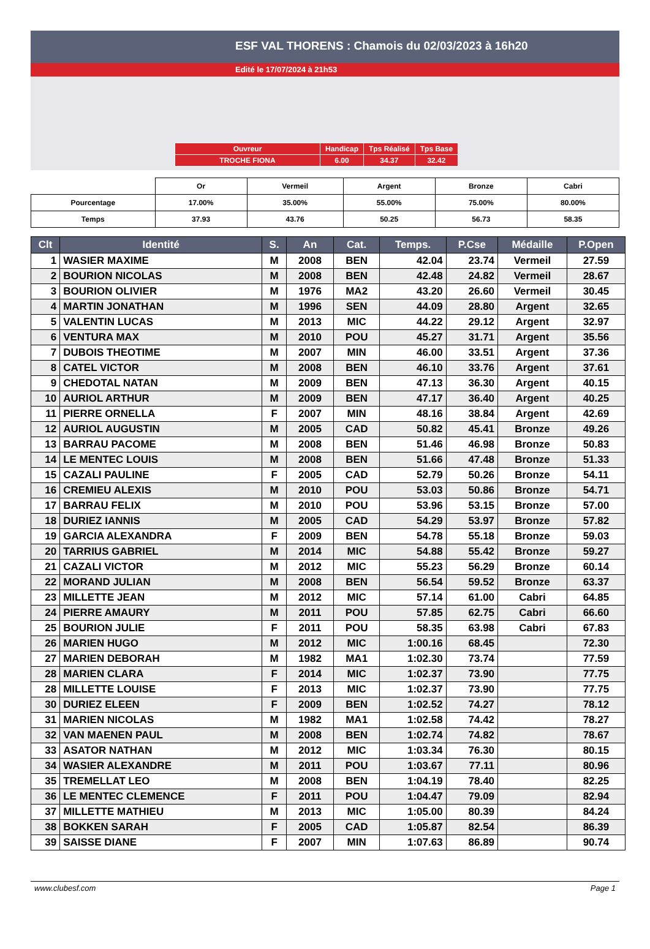ESF VAL THORENS : Chamois du 02/03/2023 à 16h20
Edité le 17/07/2024 à 21h53
| Ouvreur | Handicap | Tps Réalisé | Tps Base |
| TROCHE FIONA | 6.00 | 34.37 | 32.42 |
| | Or | Vermeil | Argent | Bronze | Cabri |
| Pourcentage | 17.00% | 35.00% | 55.00% | 75.00% | 80.00% |
| Temps | 37.93 | 43.76 | 50.25 | 56.73 | 58.35 |
| Clt | Identité | S. | An | Cat. | Temps. | P.Cse | Médaille | P.Open |
| --- | --- | --- | --- | --- | --- | --- | --- | --- |
| 1 | WASIER MAXIME | M | 2008 | BEN | 42.04 | 23.74 | Vermeil | 27.59 |
| 2 | BOURION NICOLAS | M | 2008 | BEN | 42.48 | 24.82 | Vermeil | 28.67 |
| 3 | BOURION OLIVIER | M | 1976 | MA2 | 43.20 | 26.60 | Vermeil | 30.45 |
| 4 | MARTIN JONATHAN | M | 1996 | SEN | 44.09 | 28.80 | Argent | 32.65 |
| 5 | VALENTIN LUCAS | M | 2013 | MIC | 44.22 | 29.12 | Argent | 32.97 |
| 6 | VENTURA MAX | M | 2010 | POU | 45.27 | 31.71 | Argent | 35.56 |
| 7 | DUBOIS THEOTIME | M | 2007 | MIN | 46.00 | 33.51 | Argent | 37.36 |
| 8 | CATEL VICTOR | M | 2008 | BEN | 46.10 | 33.76 | Argent | 37.61 |
| 9 | CHEDOTAL NATAN | M | 2009 | BEN | 47.13 | 36.30 | Argent | 40.15 |
| 10 | AURIOL ARTHUR | M | 2009 | BEN | 47.17 | 36.40 | Argent | 40.25 |
| 11 | PIERRE ORNELLA | F | 2007 | MIN | 48.16 | 38.84 | Argent | 42.69 |
| 12 | AURIOL AUGUSTIN | M | 2005 | CAD | 50.82 | 45.41 | Bronze | 49.26 |
| 13 | BARRAU PACOME | M | 2008 | BEN | 51.46 | 46.98 | Bronze | 50.83 |
| 14 | LE MENTEC LOUIS | M | 2008 | BEN | 51.66 | 47.48 | Bronze | 51.33 |
| 15 | CAZALI PAULINE | F | 2005 | CAD | 52.79 | 50.26 | Bronze | 54.11 |
| 16 | CREMIEU ALEXIS | M | 2010 | POU | 53.03 | 50.86 | Bronze | 54.71 |
| 17 | BARRAU FELIX | M | 2010 | POU | 53.96 | 53.15 | Bronze | 57.00 |
| 18 | DURIEZ IANNIS | M | 2005 | CAD | 54.29 | 53.97 | Bronze | 57.82 |
| 19 | GARCIA ALEXANDRA | F | 2009 | BEN | 54.78 | 55.18 | Bronze | 59.03 |
| 20 | TARRIUS GABRIEL | M | 2014 | MIC | 54.88 | 55.42 | Bronze | 59.27 |
| 21 | CAZALI VICTOR | M | 2012 | MIC | 55.23 | 56.29 | Bronze | 60.14 |
| 22 | MORAND JULIAN | M | 2008 | BEN | 56.54 | 59.52 | Bronze | 63.37 |
| 23 | MILLETTE JEAN | M | 2012 | MIC | 57.14 | 61.00 | Cabri | 64.85 |
| 24 | PIERRE AMAURY | M | 2011 | POU | 57.85 | 62.75 | Cabri | 66.60 |
| 25 | BOURION JULIE | F | 2011 | POU | 58.35 | 63.98 | Cabri | 67.83 |
| 26 | MARIEN HUGO | M | 2012 | MIC | 1:00.16 | 68.45 | | 72.30 |
| 27 | MARIEN DEBORAH | M | 1982 | MA1 | 1:02.30 | 73.74 | | 77.59 |
| 28 | MARIEN CLARA | F | 2014 | MIC | 1:02.37 | 73.90 | | 77.75 |
| 28 | MILLETTE LOUISE | F | 2013 | MIC | 1:02.37 | 73.90 | | 77.75 |
| 30 | DURIEZ ELEEN | F | 2009 | BEN | 1:02.52 | 74.27 | | 78.12 |
| 31 | MARIEN NICOLAS | M | 1982 | MA1 | 1:02.58 | 74.42 | | 78.27 |
| 32 | VAN MAENEN PAUL | M | 2008 | BEN | 1:02.74 | 74.82 | | 78.67 |
| 33 | ASATOR NATHAN | M | 2012 | MIC | 1:03.34 | 76.30 | | 80.15 |
| 34 | WASIER ALEXANDRE | M | 2011 | POU | 1:03.67 | 77.11 | | 80.96 |
| 35 | TREMELLAT LEO | M | 2008 | BEN | 1:04.19 | 78.40 | | 82.25 |
| 36 | LE MENTEC CLEMENCE | F | 2011 | POU | 1:04.47 | 79.09 | | 82.94 |
| 37 | MILLETTE MATHIEU | M | 2013 | MIC | 1:05.00 | 80.39 | | 84.24 |
| 38 | BOKKEN SARAH | F | 2005 | CAD | 1:05.87 | 82.54 | | 86.39 |
| 39 | SAISSE DIANE | F | 2007 | MIN | 1:07.63 | 86.89 | | 90.74 |
www.clubesf.com Page 1